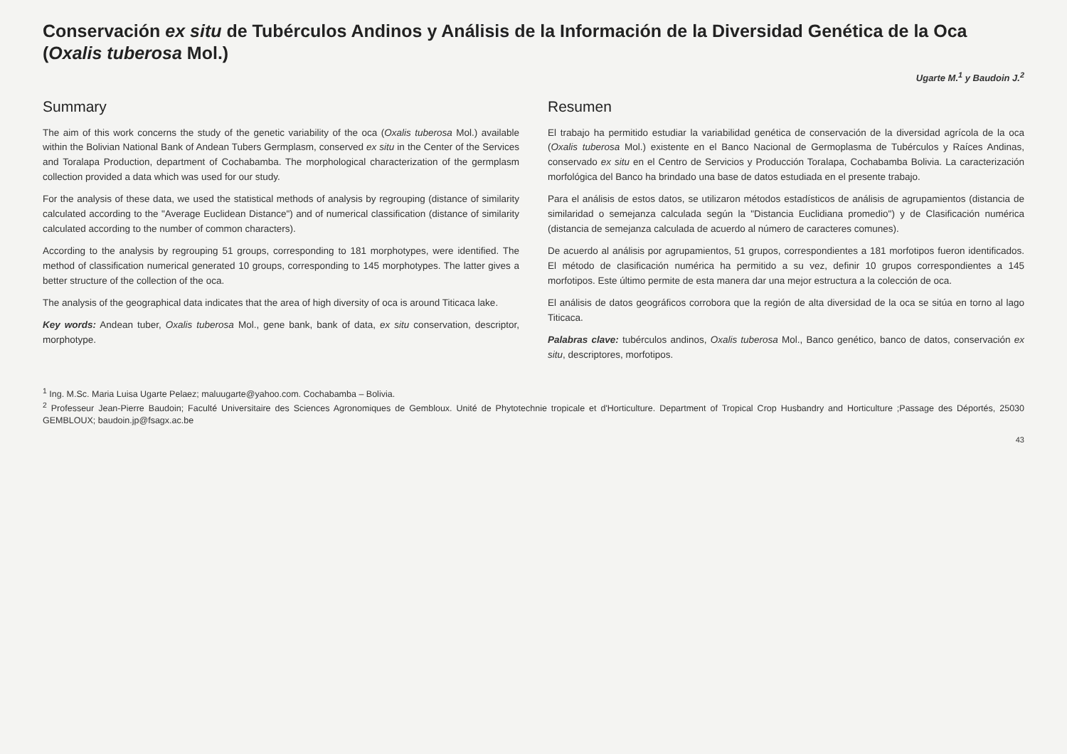Conservación ex situ de Tubérculos Andinos y Análisis de la Información de la Diversidad Genética de la Oca (Oxalis tuberosa Mol.)
Ugarte M.<sup>1</sup> y Baudoin J.<sup>2</sup>
Summary
The aim of this work concerns the study of the genetic variability of the oca (Oxalis tuberosa Mol.) available within the Bolivian National Bank of Andean Tubers Germplasm, conserved ex situ in the Center of the Services and Toralapa Production, department of Cochabamba. The morphological characterization of the germplasm collection provided a data which was used for our study.
For the analysis of these data, we used the statistical methods of analysis by regrouping (distance of similarity calculated according to the "Average Euclidean Distance") and of numerical classification (distance of similarity calculated according to the number of common characters).
According to the analysis by regrouping 51 groups, corresponding to 181 morphotypes, were identified. The method of classification numerical generated 10 groups, corresponding to 145 morphotypes. The latter gives a better structure of the collection of the oca.
The analysis of the geographical data indicates that the area of high diversity of oca is around Titicaca lake.
Key words: Andean tuber, Oxalis tuberosa Mol., gene bank, bank of data, ex situ conservation, descriptor, morphotype.
Resumen
El trabajo ha permitido estudiar la variabilidad genética de conservación de la diversidad agrícola de la oca (Oxalis tuberosa Mol.) existente en el Banco Nacional de Germoplasma de Tubérculos y Raíces Andinas, conservado ex situ en el Centro de Servicios y Producción Toralapa, Cochabamba Bolivia. La caracterización morfológica del Banco ha brindado una base de datos estudiada en el presente trabajo.
Para el análisis de estos datos, se utilizaron métodos estadísticos de análisis de agrupamientos (distancia de similaridad o semejanza calculada según la "Distancia Euclidiana promedio") y de Clasificación numérica (distancia de semejanza calculada de acuerdo al número de caracteres comunes).
De acuerdo al análisis por agrupamientos, 51 grupos, correspondientes a 181 morfotipos fueron identificados. El método de clasificación numérica ha permitido a su vez, definir 10 grupos correspondientes a 145 morfotipos. Este último permite de esta manera dar una mejor estructura a la colección de oca.
El análisis de datos geográficos corrobora que la región de alta diversidad de la oca se sitúa en torno al lago Titicaca.
Palabras clave: tubérculos andinos, Oxalis tuberosa Mol., Banco genético, banco de datos, conservación ex situ, descriptores, morfotipos.
<sup>1</sup> Ing. M.Sc. Maria Luisa Ugarte Pelaez; maluugarte@yahoo.com. Cochabamba – Bolivia.
<sup>2</sup> Professeur Jean-Pierre Baudoin; Faculté Universitaire des Sciences Agronomiques de Gembloux. Unité de Phytotechnie tropicale et d'Horticulture. Department of Tropical Crop Husbandry and Horticulture ;Passage des Déportés, 25030 GEMBLOUX; baudoin.jp@fsagx.ac.be
43